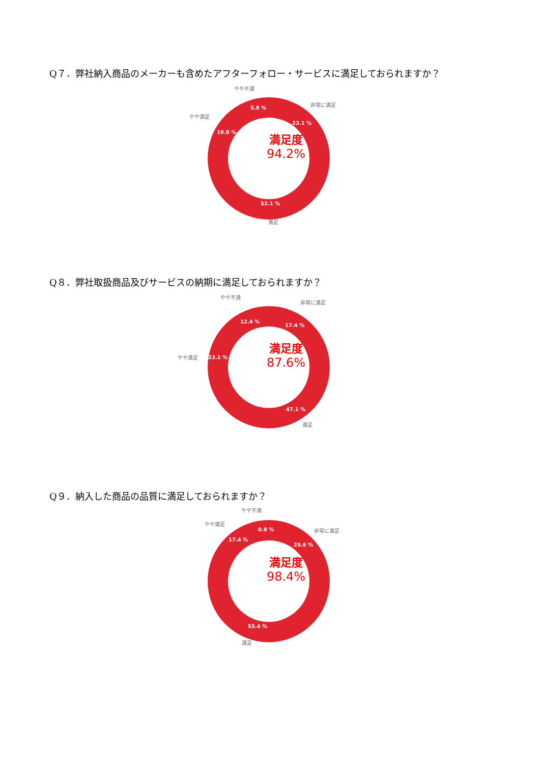Q７．弊社納入商品のメーカーも含めたアフターフォロー・サービスに満足しておられますか？
やや不満
非常に満足
やや満足
5.8 %
23.1 %
19.0 %
満足度
94.2%
52.1 %
満足
Q８．弊社取扱商品及びサービスの納期に満足しておられますか？
やや不満
非常に満足
12.4 %
17.4 %
やや満足 23.1 %
満足度
87.6%
47.1 %
満足
Q９．納入した商品の品質に満足しておられますか？
やや不満
やや満足
非常に満足 0.8 %
17.4 %
25.6 %
満足度
98.4%
55.4 %
満足